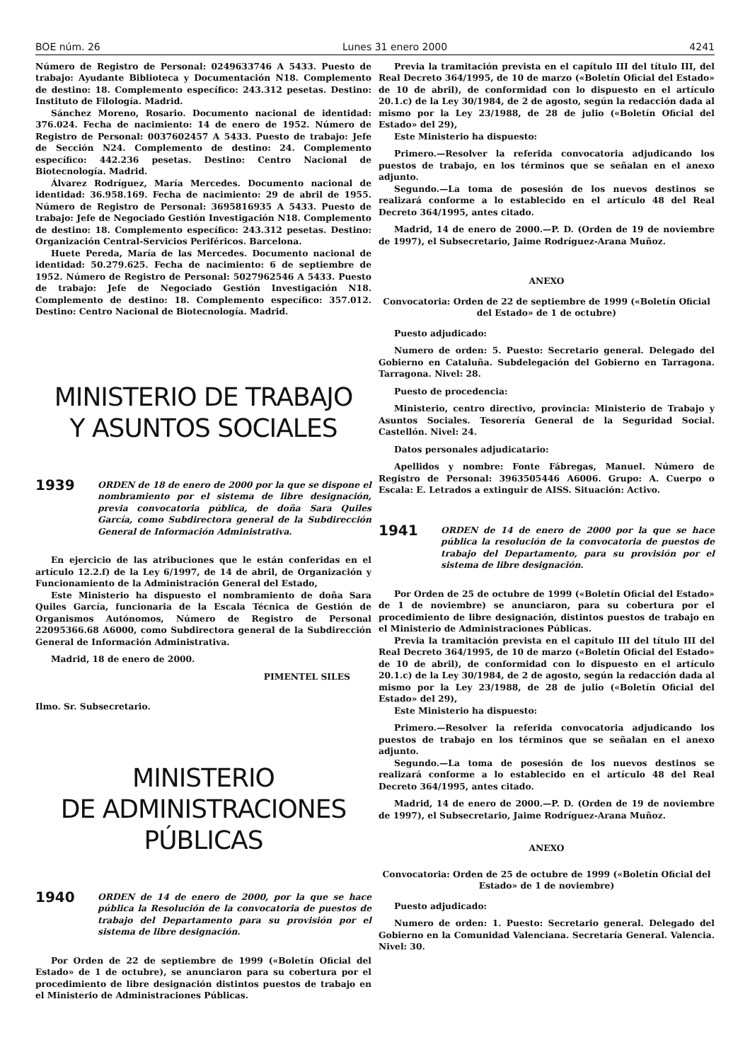BOE núm. 26 Lunes 31 enero 2000 4241
Número de Registro de Personal: 0249633746 A 5433. Puesto de trabajo: Ayudante Biblioteca y Documentación N18. Complemento de destino: 18. Complemento específico: 243.312 pesetas. Destino: Instituto de Filología. Madrid.
Sánchez Moreno, Rosario. Documento nacional de identidad: 376.024. Fecha de nacimiento: 14 de enero de 1952. Número de Registro de Personal: 0037602457 A 5433. Puesto de trabajo: Jefe de Sección N24. Complemento de destino: 24. Complemento específico: 442.236 pesetas. Destino: Centro Nacional de Biotecnología. Madrid.
Álvarez Rodríguez, María Mercedes. Documento nacional de identidad: 36.958.169. Fecha de nacimiento: 29 de abril de 1955. Número de Registro de Personal: 3695816935 A 5433. Puesto de trabajo: Jefe de Negociado Gestión Investigación N18. Complemento de destino: 18. Complemento específico: 243.312 pesetas. Destino: Organización Central-Servicios Periféricos. Barcelona.
Huete Pereda, María de las Mercedes. Documento nacional de identidad: 50.279.625. Fecha de nacimiento: 6 de septiembre de 1952. Número de Registro de Personal: 5027962546 A 5433. Puesto de trabajo: Jefe de Negociado Gestión Investigación N18. Complemento de destino: 18. Complemento específico: 357.012. Destino: Centro Nacional de Biotecnología. Madrid.
MINISTERIO DE TRABAJO
Y ASUNTOS SOCIALES
1939
ORDEN de 18 de enero de 2000 por la que se dispone el nombramiento por el sistema de libre designación, previa convocatoria pública, de doña Sara Quiles García, como Subdirectora general de la Subdirección General de Información Administrativa.
En ejercicio de las atribuciones que le están conferidas en el artículo 12.2.f) de la Ley 6/1997, de 14 de abril, de Organización y Funcionamiento de la Administración General del Estado,
Este Ministerio ha dispuesto el nombramiento de doña Sara Quiles García, funcionaria de la Escala Técnica de Gestión de Organismos Autónomos, Número de Registro de Personal 22095366.68 A6000, como Subdirectora general de la Subdirección General de Información Administrativa.
Madrid, 18 de enero de 2000.
PIMENTEL SILES
Ilmo. Sr. Subsecretario.
MINISTERIO
DE ADMINISTRACIONES
PÚBLICAS
1940
ORDEN de 14 de enero de 2000, por la que se hace pública la Resolución de la convocatoria de puestos de trabajo del Departamento para su provisión por el sistema de libre designación.
Por Orden de 22 de septiembre de 1999 («Boletín Oficial del Estado» de 1 de octubre), se anunciaron para su cobertura por el procedimiento de libre designación distintos puestos de trabajo en el Ministerio de Administraciones Públicas.
Previa la tramitación prevista en el capítulo III del título III, del Real Decreto 364/1995, de 10 de marzo («Boletín Oficial del Estado» de 10 de abril), de conformidad con lo dispuesto en el artículo 20.1.c) de la Ley 30/1984, de 2 de agosto, según la redacción dada al mismo por la Ley 23/1988, de 28 de julio («Boletín Oficial del Estado» del 29),
Este Ministerio ha dispuesto:
Primero.—Resolver la referida convocatoria adjudicando los puestos de trabajo, en los términos que se señalan en el anexo adjunto.
Segundo.—La toma de posesión de los nuevos destinos se realizará conforme a lo establecido en el artículo 48 del Real Decreto 364/1995, antes citado.
Madrid, 14 de enero de 2000.—P. D. (Orden de 19 de noviembre de 1997), el Subsecretario, Jaime Rodríguez-Arana Muñoz.
ANEXO
Convocatoria: Orden de 22 de septiembre de 1999 («Boletín Oficial del Estado» de 1 de octubre)
Puesto adjudicado:
Numero de orden: 5. Puesto: Secretario general. Delegado del Gobierno en Cataluña. Subdelegación del Gobierno en Tarragona. Tarragona. Nivel: 28.
Puesto de procedencia:
Ministerio, centro directivo, provincia: Ministerio de Trabajo y Asuntos Sociales. Tesorería General de la Seguridad Social. Castellón. Nivel: 24.
Datos personales adjudicatario:
Apellidos y nombre: Fonte Fábregas, Manuel. Número de Registro de Personal: 3963505446 A6006. Grupo: A. Cuerpo o Escala: E. Letrados a extinguir de AISS. Situación: Activo.
1941
ORDEN de 14 de enero de 2000 por la que se hace pública la resolución de la convocatoria de puestos de trabajo del Departamento, para su provisión por el sistema de libre designación.
Por Orden de 25 de octubre de 1999 («Boletín Oficial del Estado» de 1 de noviembre) se anunciaron, para su cobertura por el procedimiento de libre designación, distintos puestos de trabajo en el Ministerio de Administraciones Públicas.
Previa la tramitación prevista en el capítulo III del título III del Real Decreto 364/1995, de 10 de marzo («Boletín Oficial del Estado» de 10 de abril), de conformidad con lo dispuesto en el artículo 20.1.c) de la Ley 30/1984, de 2 de agosto, según la redacción dada al mismo por la Ley 23/1988, de 28 de julio («Boletín Oficial del Estado» del 29),
Este Ministerio ha dispuesto:
Primero.—Resolver la referida convocatoria adjudicando los puestos de trabajo en los términos que se señalan en el anexo adjunto.
Segundo.—La toma de posesión de los nuevos destinos se realizará conforme a lo establecido en el artículo 48 del Real Decreto 364/1995, antes citado.
Madrid, 14 de enero de 2000.—P. D. (Orden de 19 de noviembre de 1997), el Subsecretario, Jaime Rodríguez-Arana Muñoz.
ANEXO
Convocatoria: Orden de 25 de octubre de 1999 («Boletín Oficial del Estado» de 1 de noviembre)
Puesto adjudicado:
Numero de orden: 1. Puesto: Secretario general. Delegado del Gobierno en la Comunidad Valenciana. Secretaría General. Valencia. Nivel: 30.